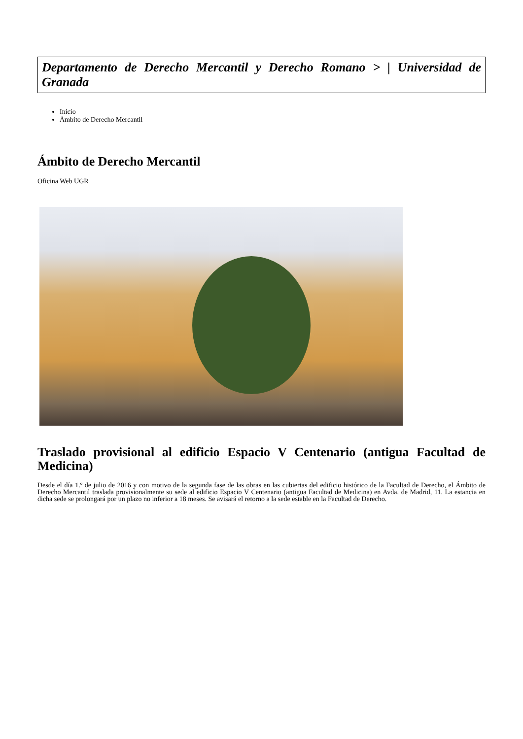Departamento de Derecho Mercantil y Derecho Romano > | Universidad de Granada
Inicio
Ámbito de Derecho Mercantil
Ámbito de Derecho Mercantil
Oficina Web UGR
Traslado provisional al edificio Espacio V Centenario (antigua Facultad de Medicina)
Desde el día 1.º de julio de 2016 y con motivo de la segunda fase de las obras en las cubiertas del edificio histórico de la Facultad de Derecho, el Ámbito de Derecho Mercantil traslada provisionalmente su sede al edificio Espacio V Centenario (antigua Facultad de Medicina) en Avda. de Madrid, 11. La estancia en dicha sede se prolongará por un plazo no inferior a 18 meses. Se avisará el retorno a la sede estable en la Facultad de Derecho.